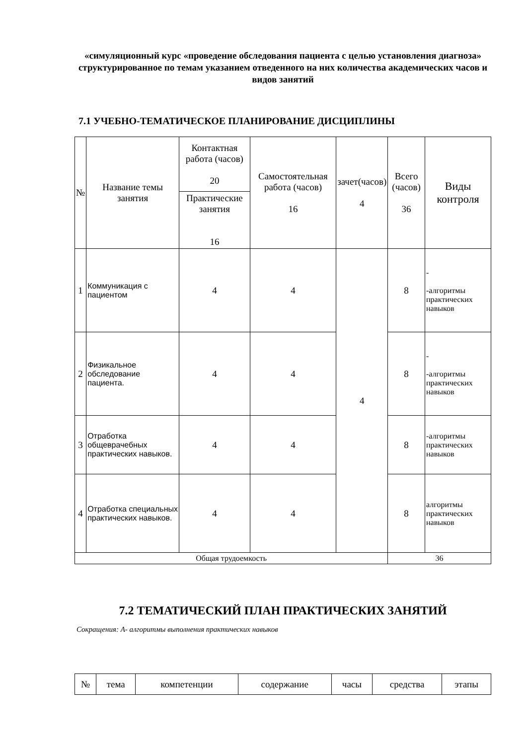«симуляционный курс «проведение обследования пациента с целью установления диагноза» структурированное по темам указанием отведенного на них количества академических часов и видов занятий
7.1 УЧЕБНО-ТЕМАТИЧЕСКОЕ ПЛАНИРОВАНИЕ ДИСЦИПЛИНЫ
| № | Название темы занятия | Контактная работа (часов) 20 | Самостоятельная работа (часов) 16 | зачет(часов) 4 | Всего (часов) 36 | Виды контроля |
| --- | --- | --- | --- | --- | --- | --- |
| | | Практические занятия 16 | | | | |
| 1 | Коммуникация с пациентом | 4 | 4 | 4 | 8 | - -алгоритмы практических навыков |
| 2 | Физикальное обследование пациента. | 4 | 4 | | 8 | - -алгоритмы практических навыков |
| 3 | Отработка общеврачебных практических навыков. | 4 | 4 | | 8 | -алгоритмы практических навыков |
| 4 | Отработка специальных практических навыков. | 4 | 4 | | 8 | алгоритмы практических навыков |
| Общая трудоемкость | | | | | 36 | |
7.2 ТЕМАТИЧЕСКИЙ ПЛАН ПРАКТИЧЕСКИХ ЗАНЯТИЙ
Сокращения: А- алгоритмы выполнения практических навыков
| № | тема | компетенции | содержание | часы | средства | этапы |
| --- | --- | --- | --- | --- | --- | --- |